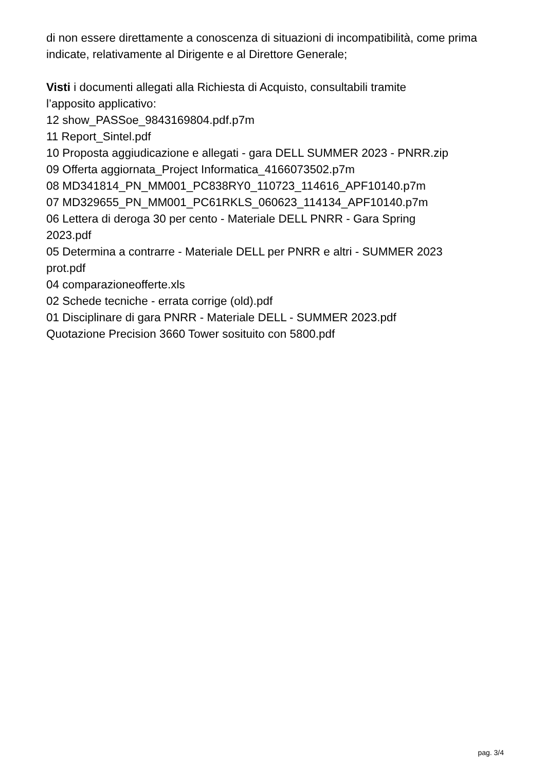di non essere direttamente a conoscenza di situazioni di incompatibilità, come prima indicate, relativamente al Dirigente e al Direttore Generale;
Visti i documenti allegati alla Richiesta di Acquisto, consultabili tramite
l’apposito applicativo:
12 show_PASSoe_9843169804.pdf.p7m
11 Report_Sintel.pdf
10 Proposta aggiudicazione e allegati - gara DELL SUMMER 2023 - PNRR.zip
09 Offerta aggiornata_Project Informatica_4166073502.p7m
08 MD341814_PN_MM001_PC838RY0_110723_114616_APF10140.p7m
07 MD329655_PN_MM001_PC61RKLS_060623_114134_APF10140.p7m
06 Lettera di deroga 30 per cento - Materiale DELL PNRR - Gara Spring
2023.pdf
05 Determina a contrarre - Materiale DELL per PNRR e altri - SUMMER 2023
prot.pdf
04 comparazioneofferte.xls
02 Schede tecniche - errata corrige (old).pdf
01 Disciplinare di gara PNRR - Materiale DELL - SUMMER 2023.pdf
Quotazione Precision 3660 Tower sosituito con 5800.pdf
pag. 3/4